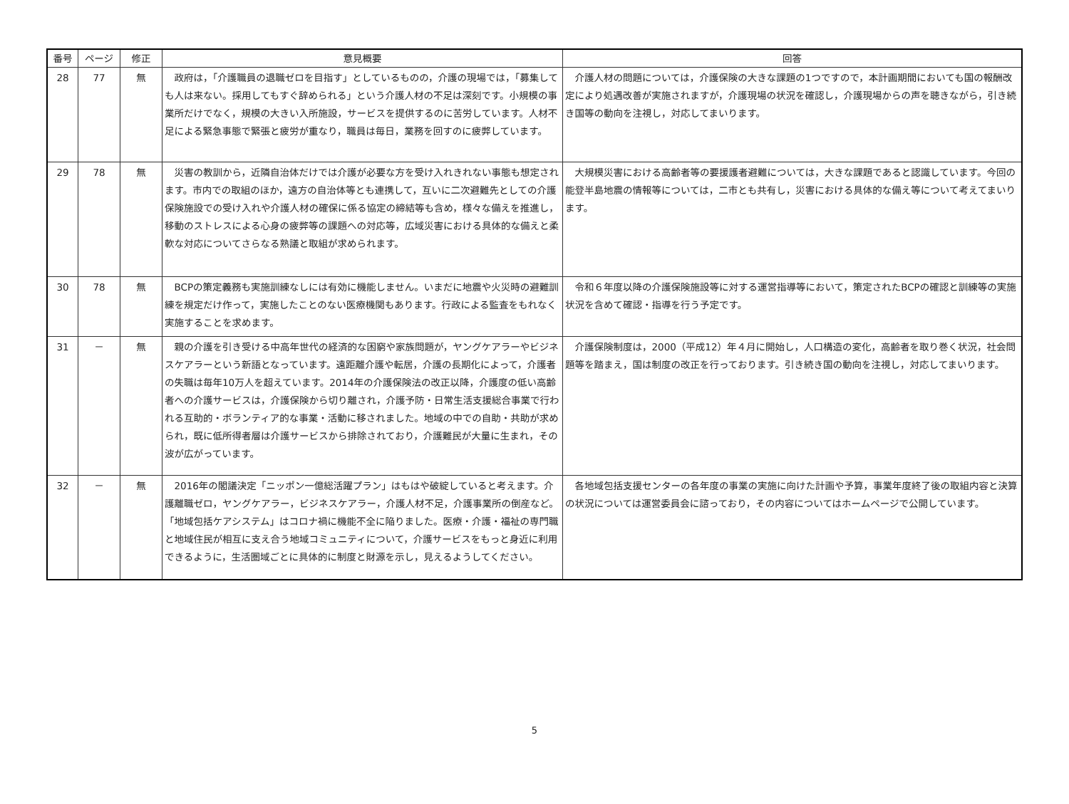| 番号 | ページ | 修正 | 意見概要 | 回答 |
| --- | --- | --- | --- | --- |
| 28 | 77 | 無 | 政府は，「介護職員の退職ゼロを目指す」としているものの，介護の現場では，「募集しても人は来ない。採用してもすぐ辞められる」という介護人材の不足は深刻です。小規模の事業所だけでなく，規模の大きい入所施設，サービスを提供するのに苦労しています。人材不足による緊急事態で緊張と疲労が重なり，職員は毎日，業務を回すのに疲弊しています。 | 介護人材の問題については，介護保険の大きな課題の1つですので，本計画期間においても国の報酬改定により処遇改善が実施されますが，介護現場の状況を確認し，介護現場からの声を聴きながら，引き続き国等の動向を注視し，対応してまいります。 |
| 29 | 78 | 無 | 災害の教訓から，近隣自治体だけでは介護が必要な方を受け入れきれない事態も想定されます。市内での取組のほか，遠方の自治体等とも連携して，互いに二次避難先としての介護保険施設での受け入れや介護人材の確保に係る協定の締結等も含め，様々な備えを推進し，移動のストレスによる心身の疲弊等の課題への対応等，広域災害における具体的な備えと柔軟な対応についてさらなる熟議と取組が求められます。 | 大規模災害における高齢者等の要援護者避難については，大きな課題であると認識しています。今回の能登半島地震の情報等については，二市とも共有し，災害における具体的な備え等について考えてまいります。 |
| 30 | 78 | 無 | BCPの策定義務も実施訓練なしには有効に機能しません。いまだに地震や火災時の避難訓練を規定だけ作って，実施したことのない医療機関もあります。行政による監査をもれなく実施することを求めます。 | 令和６年度以降の介護保険施設等に対する運営指導等において，策定されたBCPの確認と訓練等の実施状況を含めて確認・指導を行う予定です。 |
| 31 | － | 無 | 親の介護を引き受ける中高年世代の経済的な困窮や家族問題が，ヤングケアラーやビジネスケアラーという新語となっています。遠距離介護や転居，介護の長期化によって，介護者の失職は毎年10万人を超えています。2014年の介護保険法の改正以降，介護度の低い高齢者への介護サービスは，介護保険から切り離され，介護予防・日常生活支援総合事業で行われる互助的・ボランティア的な事業・活動に移されました。地域の中での自助・共助が求められ，既に低所得者層は介護サービスから排除されており，介護難民が大量に生まれ，その波が広がっています。 | 介護保険制度は，2000（平成12）年４月に開始し，人口構造の変化，高齢者を取り巻く状況，社会問題等を踏まえ，国は制度の改正を行っております。引き続き国の動向を注視し，対応してまいります。 |
| 32 | － | 無 | 2016年の閣議決定「ニッポン一億総活躍プラン」はもはや破綻していると考えます。介護離職ゼロ，ヤングケアラー，ビジネスケアラー，介護人材不足，介護事業所の倒産など。「地域包括ケアシステム」はコロナ禍に機能不全に陥りました。医療・介護・福祉の専門職と地域住民が相互に支え合う地域コミュニティについて，介護サービスをもっと身近に利用できるように，生活圏域ごとに具体的に制度と財源を示し，見えるようしてください。 | 各地域包括支援センターの各年度の事業の実施に向けた計画や予算，事業年度終了後の取組内容と決算の状況については運営委員会に諮っており，その内容についてはホームページで公開しています。 |
5